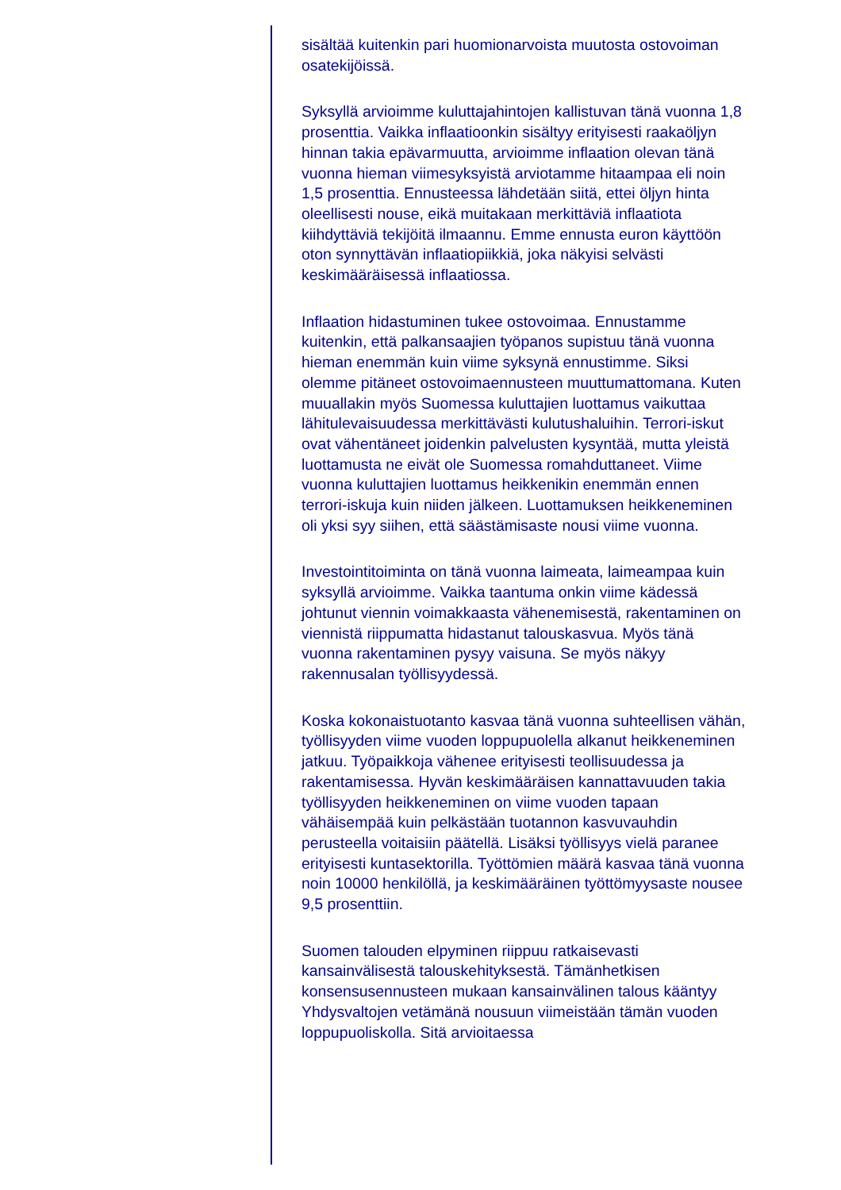sisältää kuitenkin pari huomionarvoista muutosta ostovoiman osatekijöissä.
Syksyllä arvioimme kuluttajahintojen kallistuvan tänä vuonna 1,8 prosenttia. Vaikka inflaatioonkin sisältyy erityisesti raakaöljyn hinnan takia epävarmuutta, arvioimme inflaation olevan tänä vuonna hieman viimesyksyistä arviotamme hitaampaa eli noin 1,5 prosenttia. Ennusteessa lähdetään siitä, ettei öljyn hinta oleellisesti nouse, eikä muitakaan merkittäviä inflaatiota kiihdyttäviä tekijöitä ilmaannu. Emme ennusta euron käyttöön oton synnyttävän inflaatiopiikkiä, joka näkyisi selvästi keskimääräisessä inflaatiossa.
Inflaation hidastuminen tukee ostovoimaa. Ennustamme kuitenkin, että palkansaajien työpanos supistuu tänä vuonna hieman enemmän kuin viime syksynä ennustimme. Siksi olemme pitäneet ostovoimaennusteen muuttumattomana. Kuten muuallakin myös Suomessa kuluttajien luottamus vaikuttaa lähitulevaisuudessa merkittävästi kulutushaluihin. Terrori-iskut ovat vähentäneet joidenkin palvelusten kysyntää, mutta yleistä luottamusta ne eivät ole Suomessa romahduttaneet. Viime vuonna kuluttajien luottamus heikkenikin enemmän ennen terrori-iskuja kuin niiden jälkeen. Luottamuksen heikkeneminen oli yksi syy siihen, että säästämisaste nousi viime vuonna.
Investointitoiminta on tänä vuonna laimeata, laimeampaa kuin syksyllä arvioimme. Vaikka taantuma onkin viime kädessä johtunut viennin voimakkaasta vähenemisestä, rakentaminen on viennistä riippumatta hidastanut talouskasvua. Myös tänä vuonna rakentaminen pysyy vaisuna. Se myös näkyy rakennusalan työllisyydessä.
Koska kokonaistuotanto kasvaa tänä vuonna suhteellisen vähän, työllisyyden viime vuoden loppupuolella alkanut heikkeneminen jatkuu. Työpaikkoja vähenee erityisesti teollisuudessa ja rakentamisessa. Hyvän keskimääräisen kannattavuuden takia työllisyyden heikkeneminen on viime vuoden tapaan vähäisempää kuin pelkästään tuotannon kasvuvauhdin perusteella voitaisiin päätellä. Lisäksi työllisyys vielä paranee erityisesti kuntasektorilla. Työttömien määrä kasvaa tänä vuonna noin 10000 henkilöllä, ja keskimääräinen työttömyysaste nousee 9,5 prosenttiin.
Suomen talouden elpyminen riippuu ratkaisevasti kansainvälisestä talouskehityksestä. Tämänhetkisen konsensusennusteen mukaan kansainvälinen talous kääntyy Yhdysvaltojen vetämänä nousuun viimeistään tämän vuoden loppupuoliskolla. Sitä arvioitaessa